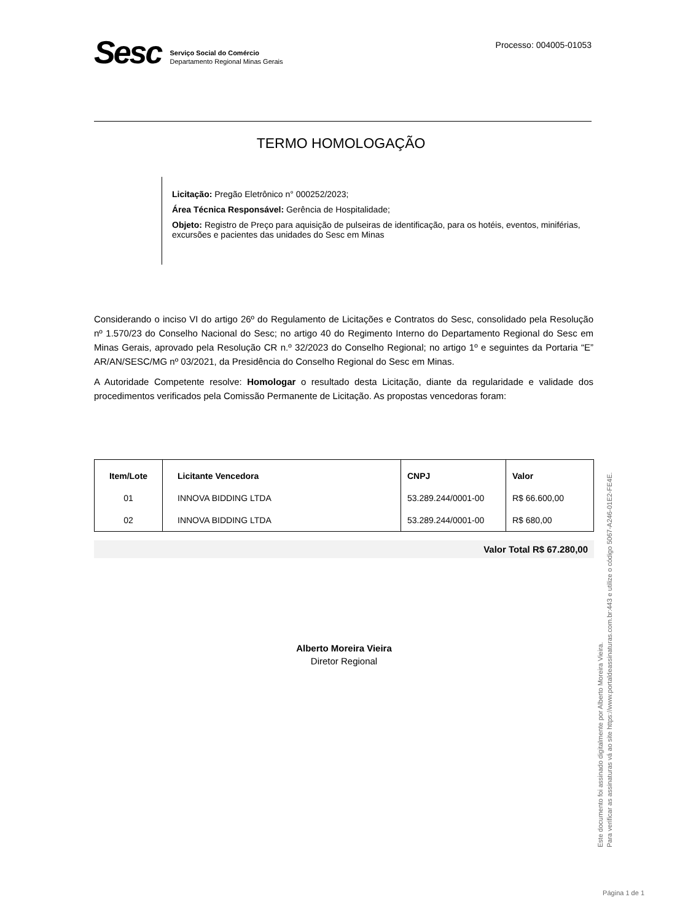Sesc
Serviço Social do Comércio
Departamento Regional Minas Gerais
Processo: 004005-01053
TERMO HOMOLOGAÇÃO
Licitação: Pregão Eletrônico n° 000252/2023;
Área Técnica Responsável: Gerência de Hospitalidade;
Objeto: Registro de Preço para aquisição de pulseiras de identificação, para os hotéis, eventos, miniférias, excursões e pacientes das unidades do Sesc em Minas
Considerando o inciso VI do artigo 26º do Regulamento de Licitações e Contratos do Sesc, consolidado pela Resolução nº 1.570/23 do Conselho Nacional do Sesc; no artigo 40 do Regimento Interno do Departamento Regional do Sesc em Minas Gerais, aprovado pela Resolução CR n.º 32/2023 do Conselho Regional; no artigo 1º e seguintes da Portaria “E” AR/AN/SESC/MG nº 03/2021, da Presidência do Conselho Regional do Sesc em Minas.
A Autoridade Competente resolve: Homologar o resultado desta Licitação, diante da regularidade e validade dos procedimentos verificados pela Comissão Permanente de Licitação. As propostas vencedoras foram:
| Item/Lote | Licitante Vencedora | CNPJ | Valor |
| --- | --- | --- | --- |
| 01 | INNOVA BIDDING LTDA | 53.289.244/0001-00 | R$ 66.600,00 |
| 02 | INNOVA BIDDING LTDA | 53.289.244/0001-00 | R$ 680,00 |
Valor Total R$ 67.280,00
Alberto Moreira Vieira
Diretor Regional
Este documento foi assinado digitalmente por Alberto Moreira Vieira.
Para verificar as assinaturas vá ao site https://www.portaldeassinaturas.com.br:443 e utilize o código 5067-A246-01E2-FE4E.
Página 1 de 1